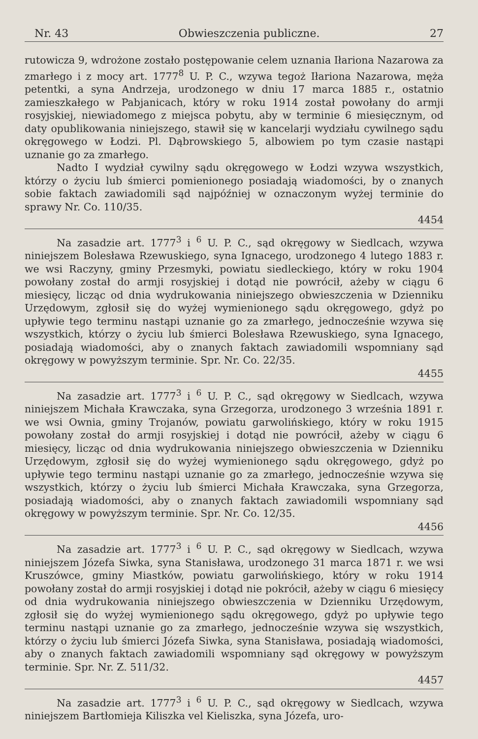Nr. 43 Obwieszczenia publiczne. 27
rutowicza 9, wdrożone zostało postępowanie celem uznania Iłariona Nazarowa za zmarłego i z mocy art. 1777<sup>8</sup> U. P. C., wzywa tegoż Iłariona Nazarowa, męża petentki, a syna Andrzeja, urodzonego w dniu 17 marca 1885 r., ostatnio zamieszkałego w Pabjanicach, który w roku 1914 został powołany do armji rosyjskiej, niewiadomego z miejsca pobytu, aby w terminie 6 miesięcznym, od daty opublikowania niniejszego, stawił się w kancelarji wydziału cywilnego sądu okręgowego w Łodzi. Pl. Dąbrowskiego 5, albowiem po tym czasie nastąpi uznanie go za zmarłego.
Nadto I wydział cywilny sądu okręgowego w Łodzi wzywa wszystkich, którzy o życiu lub śmierci pomienionego posiadają wiadomości, by o znanych sobie faktach zawiadomili sąd najpóźniej w oznaczonym wyżej terminie do sprawy Nr. Co. 110/35.
4454
Na zasadzie art. 1777<sup>3</sup> i <sup>6</sup> U. P. C., sąd okręgowy w Siedlcach, wzywa niniejszem Bolesława Rzewuskiego, syna Ignacego, urodzonego 4 lutego 1883 r. we wsi Raczyny, gminy Przesmyki, powiatu siedleckiego, który w roku 1904 powołany został do armji rosyjskiej i dotąd nie powrócił, ażeby w ciągu 6 miesięcy, licząc od dnia wydrukowania niniejszego obwieszczenia w Dzienniku Urzędowym, zgłosił się do wyżej wymienionego sądu okręgowego, gdyż po upływie tego terminu nastąpi uznanie go za zmarłego, jednocześnie wzywa się wszystkich, którzy o życiu lub śmierci Bolesława Rzewuskiego, syna Ignacego, posiadają wiadomości, aby o znanych faktach zawiadomili wspomniany sąd okręgowy w powyższym terminie. Spr. Nr. Co. 22/35.
4455
Na zasadzie art. 1777<sup>3</sup> i <sup>6</sup> U. P. C., sąd okręgowy w Siedlcach, wzywa niniejszem Michała Krawczaka, syna Grzegorza, urodzonego 3 września 1891 r. we wsi Ownia, gminy Trojanów, powiatu garwolińskiego, który w roku 1915 powołany został do armji rosyjskiej i dotąd nie powrócił, ażeby w ciągu 6 miesięcy, licząc od dnia wydrukowania niniejszego obwieszczenia w Dzienniku Urzędowym, zgłosił się do wyżej wymienionego sądu okręgowego, gdyż po upływie tego terminu nastąpi uznanie go za zmarłego, jednocześnie wzywa się wszystkich, którzy o życiu lub śmierci Michała Krawczaka, syna Grzegorza, posiadają wiadomości, aby o znanych faktach zawiadomili wspomniany sąd okręgowy w powyższym terminie. Spr. Nr. Co. 12/35.
4456
Na zasadzie art. 1777<sup>3</sup> i <sup>6</sup> U. P. C., sąd okręgowy w Siedlcach, wzywa niniejszem Józefa Siwka, syna Stanisława, urodzonego 31 marca 1871 r. we wsi Kruszówce, gminy Miastków, powiatu garwolińskiego, który w roku 1914 powołany został do armji rosyjskiej i dotąd nie pokrócił, ażeby w ciągu 6 miesięcy od dnia wydrukowania niniejszego obwieszczenia w Dzienniku Urzędowym, zgłosił się do wyżej wymienionego sądu okręgowego, gdyż po upływie tego terminu nastąpi uznanie go za zmarłego, jednocześnie wzywa się wszystkich, którzy o życiu lub śmierci Józefa Siwka, syna Stanisława, posiadają wiadomości, aby o znanych faktach zawiadomili wspomniany sąd okręgowy w powyższym terminie. Spr. Nr. Z. 511/32.
4457
Na zasadzie art. 1777<sup>3</sup> i <sup>6</sup> U. P. C., sąd okręgowy w Siedlcach, wzywa niniejszem Bartłomieja Kiliszka vel Kieliszka, syna Józefa, uro-